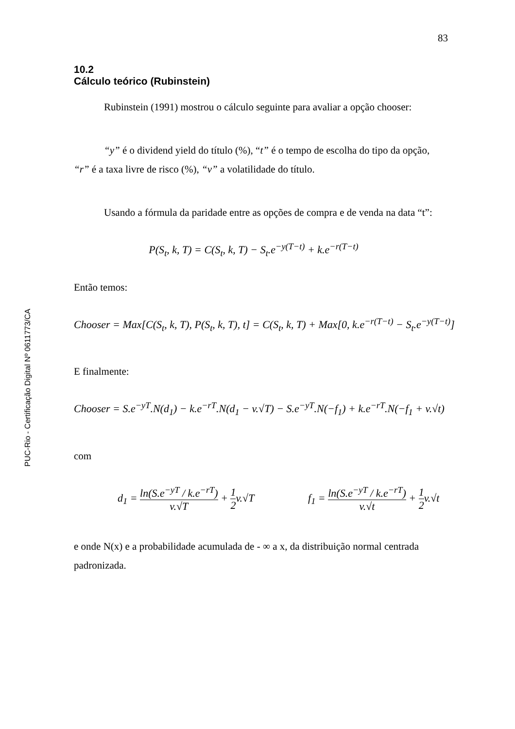PUC-Rio - Certificação Digital Nº 0611773/CA
83
10.2
Cálculo teórico (Rubinstein)
Rubinstein (1991) mostrou o cálculo seguinte para avaliar a opção chooser:
“y” é o dividend yield do título (%), “t” é o tempo de escolha do tipo da opção, “r” é a taxa livre de risco (%), “v” a volatilidade do título.
Usando a fórmula da paridade entre as opções de compra e de venda na data “t”:
P(S<sub>t</sub>, k, T) = C(S<sub>t</sub>, k, T) − S<sub>t</sub>.e<sup>−y(T−t)</sup> + k.e<sup>−r(T−t)</sup>
Então temos:
Chooser = Max[C(S<sub>t</sub>, k, T), P(S<sub>t</sub>, k, T), t] = C(S<sub>t</sub>, k, T) + Max[0, k.e<sup>−r(T−t)</sup> − S<sub>t</sub>.e<sup>−y(T−t)</sup>]
E finalmente:
Chooser = S.e<sup>−yT</sup>.N(d<sub>1</sub>) − k.e<sup>−rT</sup>.N(d<sub>1</sub> − v.√T) − S.e<sup>−yT</sup>.N(−f<sub>1</sub>) + k.e<sup>−rT</sup>.N(−f<sub>1</sub> + v.√t)
com
d<sub>1</sub> = ln(S.e<sup>−yT</sup> / k.e<sup>−rT</sup>) v.√T + 1 2v.√T f<sub>1</sub> = ln(S.e<sup>−yT</sup> / k.e<sup>−rT</sup>) v.√t + 1 2v.√t
e onde N(x) e a probabilidade acumulada de - ∞ a x, da distribuição normal centrada padronizada.